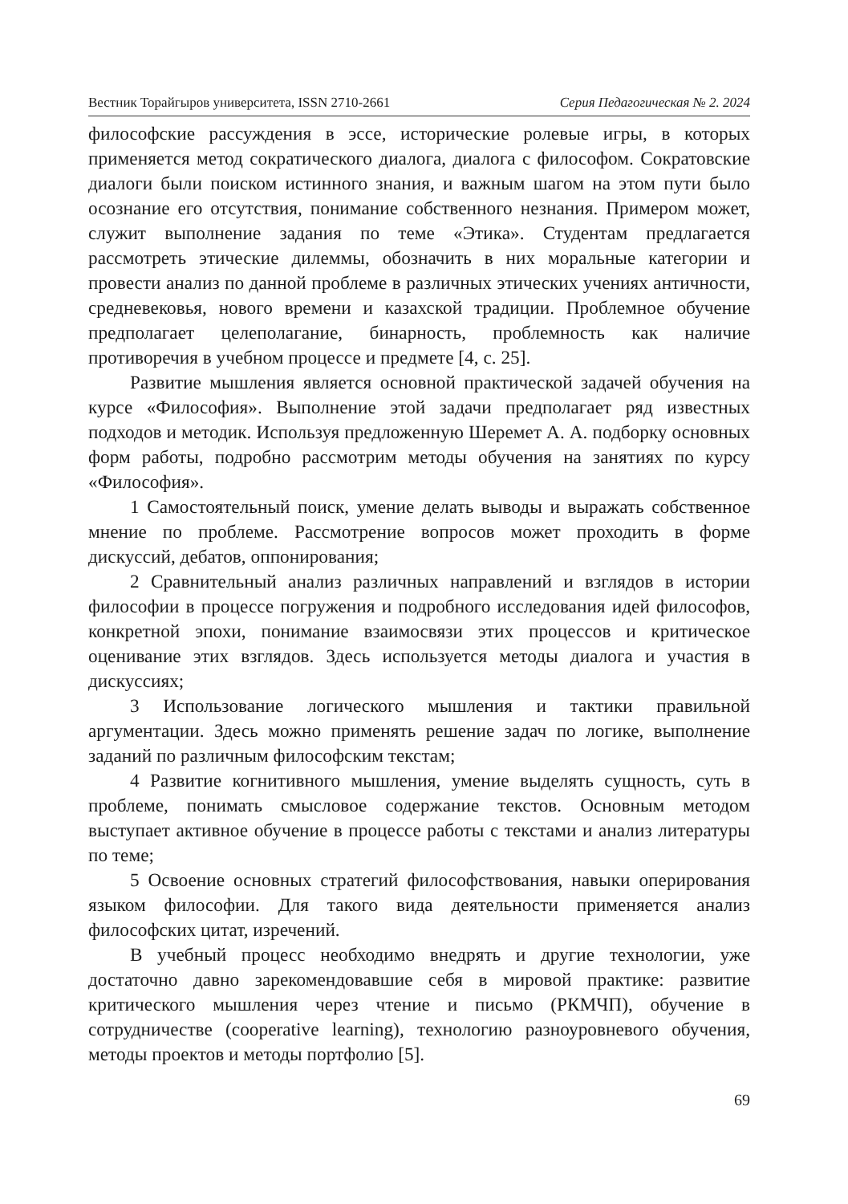Вестник Торайгыров университета, ISSN 2710-2661 Серия Педагогическая № 2. 2024
философские рассуждения в эссе, исторические ролевые игры, в которых применяется метод сократического диалога, диалога с философом. Сократовские диалоги были поиском истинного знания, и важным шагом на этом пути было осознание его отсутствия, понимание собственного незнания. Примером может, служит выполнение задания по теме «Этика». Студентам предлагается рассмотреть этические дилеммы, обозначить в них моральные категории и провести анализ по данной проблеме в различных этических учениях античности, средневековья, нового времени и казахской традиции. Проблемное обучение предполагает целеполагание, бинарность, проблемность как наличие противоречия в учебном процессе и предмете [4, с. 25].
Развитие мышления является основной практической задачей обучения на курсе «Философия». Выполнение этой задачи предполагает ряд известных подходов и методик. Используя предложенную Шеремет А. А. подборку основных форм работы, подробно рассмотрим методы обучения на занятиях по курсу «Философия».
1 Самостоятельный поиск, умение делать выводы и выражать собственное мнение по проблеме. Рассмотрение вопросов может проходить в форме дискуссий, дебатов, оппонирования;
2 Сравнительный анализ различных направлений и взглядов в истории философии в процессе погружения и подробного исследования идей философов, конкретной эпохи, понимание взаимосвязи этих процессов и критическое оценивание этих взглядов. Здесь используется методы диалога и участия в дискуссиях;
3 Использование логического мышления и тактики правильной аргументации. Здесь можно применять решение задач по логике, выполнение заданий по различным философским текстам;
4 Развитие когнитивного мышления, умение выделять сущность, суть в проблеме, понимать смысловое содержание текстов. Основным методом выступает активное обучение в процессе работы с текстами и анализ литературы по теме;
5 Освоение основных стратегий философствования, навыки оперирования языком философии. Для такого вида деятельности применяется анализ философских цитат, изречений.
В учебный процесс необходимо внедрять и другие технологии, уже достаточно давно зарекомендовавшие себя в мировой практике: развитие критического мышления через чтение и письмо (РКМЧП), обучение в сотрудничестве (cooperative learning), технологию разноуровневого обучения, методы проектов и методы портфолио [5].
69